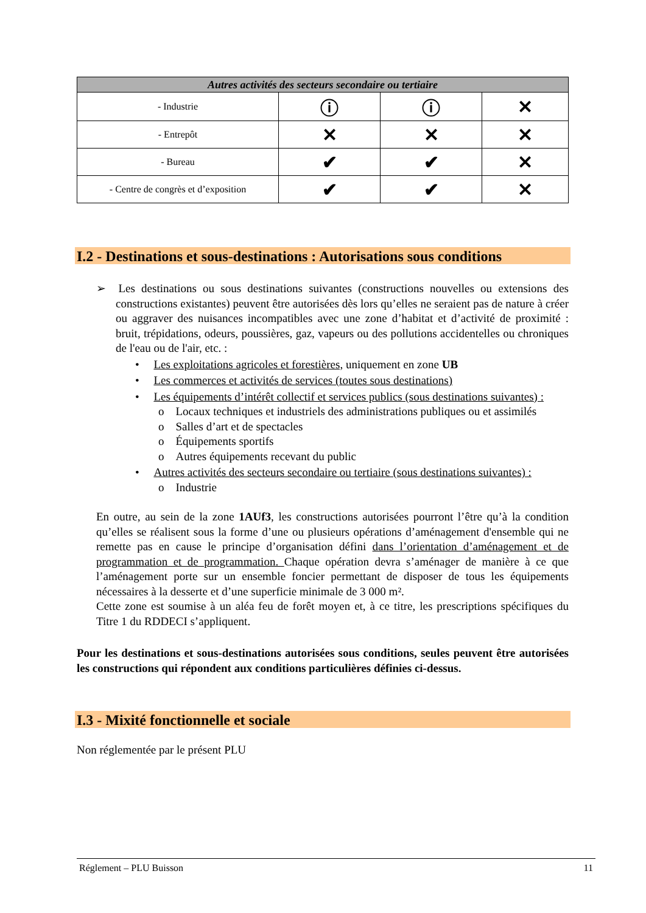| Autres activités des secteurs secondaire ou tertiaire | | | |
| --- | --- | --- | --- |
| - Industrie | ⓘ | ⓘ | ✕ |
| - Entrepôt | ✕ | ✕ | ✕ |
| - Bureau | ✔ | ✔ | ✕ |
| - Centre de congrès et d’exposition | ✔ | ✔ | ✕ |
I.2 - Destinations et sous-destinations : Autorisations sous conditions
➢ Les destinations ou sous destinations suivantes (constructions nouvelles ou extensions des constructions existantes) peuvent être autorisées dès lors qu’elles ne seraient pas de nature à créer ou aggraver des nuisances incompatibles avec une zone d’habitat et d’activité de proximité : bruit, trépidations, odeurs, poussières, gaz, vapeurs ou des pollutions accidentelles ou chroniques de l'eau ou de l'air, etc. :
• Les exploitations agricoles et forestières, uniquement en zone UB
• Les commerces et activités de services (toutes sous destinations)
• Les équipements d’intérêt collectif et services publics (sous destinations suivantes) :
o Locaux techniques et industriels des administrations publiques ou et assimilés
o Salles d’art et de spectacles
o Équipements sportifs
o Autres équipements recevant du public
• Autres activités des secteurs secondaire ou tertiaire (sous destinations suivantes) :
o Industrie
En outre, au sein de la zone 1AUf3, les constructions autorisées pourront l’être qu’à la condition qu’elles se réalisent sous la forme d’une ou plusieurs opérations d’aménagement d'ensemble qui ne remette pas en cause le principe d’organisation défini dans l’orientation d’aménagement et de programmation et de programmation. Chaque opération devra s’aménager de manière à ce que l’aménagement porte sur un ensemble foncier permettant de disposer de tous les équipements nécessaires à la desserte et d’une superficie minimale de 3 000 m².
Cette zone est soumise à un aléa feu de forêt moyen et, à ce titre, les prescriptions spécifiques du Titre 1 du RDDECI s’appliquent.
Pour les destinations et sous-destinations autorisées sous conditions, seules peuvent être autorisées les constructions qui répondent aux conditions particulières définies ci-dessus.
I.3 - Mixité fonctionnelle et sociale
Non réglementée par le présent PLU
Réglement – PLU Buisson 11